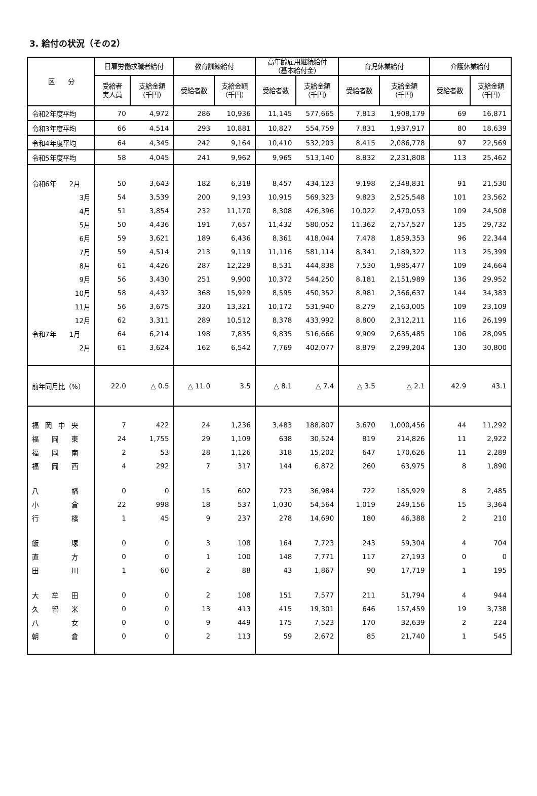3. 給付の状況（その2）
| 区 分 | 日雇労働求職者給付 | | 教育訓練給付 | | 高年齢雇用継続給付 （基本給付金） | | 育児休業給付 | | 介護休業給付 | |
| --- | --- | --- | --- | --- | --- | --- | --- | --- | --- | --- |
| | 受給者 実人員 | 支給金額 （千円） | 受給者数 | 支給金額 （千円） | 受給者数 | 支給金額 （千円） | 受給者数 | 支給金額 （千円） | 受給者数 | 支給金額 （千円） |
| 令和2年度平均 | 70 | 4,972 | 286 | 10,936 | 11,145 | 577,665 | 7,813 | 1,908,179 | 69 | 16,871 |
| 令和3年度平均 | 66 | 4,514 | 293 | 10,881 | 10,827 | 554,759 | 7,831 | 1,937,917 | 80 | 18,639 |
| 令和4年度平均 | 64 | 4,345 | 242 | 9,164 | 10,410 | 532,203 | 8,415 | 2,086,778 | 97 | 22,569 |
| 令和5年度平均 | 58 | 4,045 | 241 | 9,962 | 9,965 | 513,140 | 8,832 | 2,231,808 | 113 | 25,462 |
| 令和6年 2月 | 50 | 3,643 | 182 | 6,318 | 8,457 | 434,123 | 9,198 | 2,348,831 | 91 | 21,530 |
| 3月 | 54 | 3,539 | 200 | 9,193 | 10,915 | 569,323 | 9,823 | 2,525,548 | 101 | 23,562 |
| 4月 | 51 | 3,854 | 232 | 11,170 | 8,308 | 426,396 | 10,022 | 2,470,053 | 109 | 24,508 |
| 5月 | 50 | 4,436 | 191 | 7,657 | 11,432 | 580,052 | 11,362 | 2,757,527 | 135 | 29,732 |
| 6月 | 59 | 3,621 | 189 | 6,436 | 8,361 | 418,044 | 7,478 | 1,859,353 | 96 | 22,344 |
| 7月 | 59 | 4,514 | 213 | 9,119 | 11,116 | 581,114 | 8,341 | 2,189,322 | 113 | 25,399 |
| 8月 | 61 | 4,426 | 287 | 12,229 | 8,531 | 444,838 | 7,530 | 1,985,477 | 109 | 24,664 |
| 9月 | 56 | 3,430 | 251 | 9,900 | 10,372 | 544,250 | 8,181 | 2,151,989 | 136 | 29,952 |
| 10月 | 58 | 4,432 | 368 | 15,929 | 8,595 | 450,352 | 8,981 | 2,366,637 | 144 | 34,383 |
| 11月 | 56 | 3,675 | 320 | 13,321 | 10,172 | 531,940 | 8,279 | 2,163,005 | 109 | 23,109 |
| 12月 | 62 | 3,311 | 289 | 10,512 | 8,378 | 433,992 | 8,800 | 2,312,211 | 116 | 26,199 |
| 令和7年 1月 | 64 | 6,214 | 198 | 7,835 | 9,835 | 516,666 | 9,909 | 2,635,485 | 106 | 28,095 |
| 2月 | 61 | 3,624 | 162 | 6,542 | 7,769 | 402,077 | 8,879 | 2,299,204 | 130 | 30,800 |
| 前年同月比（%） | 22.0 | △ 0.5 | △ 11.0 | 3.5 | △ 8.1 | △ 7.4 | △ 3.5 | △ 2.1 | 42.9 | 43.1 |
| 福 岡 中 央 | 7 | 422 | 24 | 1,236 | 3,483 | 188,807 | 3,670 | 1,000,456 | 44 | 11,292 |
| 福 岡 東 | 24 | 1,755 | 29 | 1,109 | 638 | 30,524 | 819 | 214,826 | 11 | 2,922 |
| 福 岡 南 | 2 | 53 | 28 | 1,126 | 318 | 15,202 | 647 | 170,626 | 11 | 2,289 |
| 福 岡 西 | 4 | 292 | 7 | 317 | 144 | 6,872 | 260 | 63,975 | 8 | 1,890 |
| 八 幡 | 0 | 0 | 15 | 602 | 723 | 36,984 | 722 | 185,929 | 8 | 2,485 |
| 小 倉 | 22 | 998 | 18 | 537 | 1,030 | 54,564 | 1,019 | 249,156 | 15 | 3,364 |
| 行 橋 | 1 | 45 | 9 | 237 | 278 | 14,690 | 180 | 46,388 | 2 | 210 |
| 飯 塚 | 0 | 0 | 3 | 108 | 164 | 7,723 | 243 | 59,304 | 4 | 704 |
| 直 方 | 0 | 0 | 1 | 100 | 148 | 7,771 | 117 | 27,193 | 0 | 0 |
| 田 川 | 1 | 60 | 2 | 88 | 43 | 1,867 | 90 | 17,719 | 1 | 195 |
| 大 牟 田 | 0 | 0 | 2 | 108 | 151 | 7,577 | 211 | 51,794 | 4 | 944 |
| 久 留 米 | 0 | 0 | 13 | 413 | 415 | 19,301 | 646 | 157,459 | 19 | 3,738 |
| 八 女 | 0 | 0 | 9 | 449 | 175 | 7,523 | 170 | 32,639 | 2 | 224 |
| 朝 倉 | 0 | 0 | 2 | 113 | 59 | 2,672 | 85 | 21,740 | 1 | 545 |